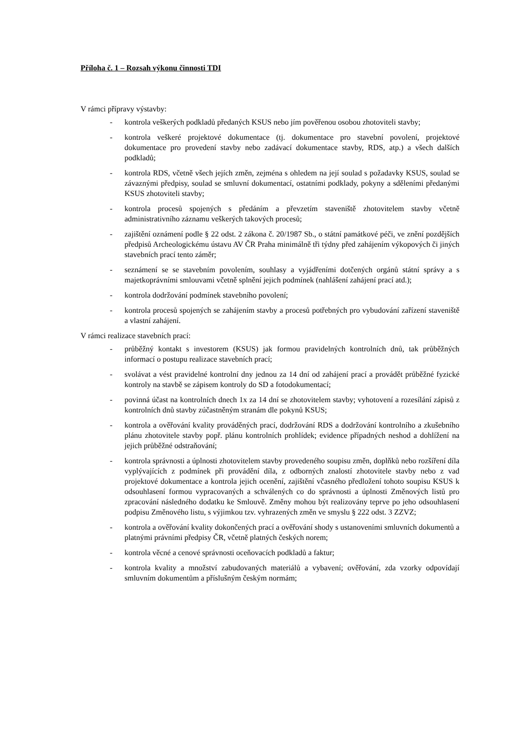Příloha č. 1 – Rozsah výkonu činnosti TDI
V rámci přípravy výstavby:
- kontrola veškerých podkladů předaných KSUS nebo jím pověřenou osobou zhotoviteli stavby;
- kontrola veškeré projektové dokumentace (tj. dokumentace pro stavební povolení, projektové dokumentace pro provedení stavby nebo zadávací dokumentace stavby, RDS, atp.) a všech dalších podkladů;
- kontrola RDS, včetně všech jejích změn, zejména s ohledem na její soulad s požadavky KSUS, soulad se závaznými předpisy, soulad se smluvní dokumentací, ostatními podklady, pokyny a sděleními předanými KSUS zhotoviteli stavby;
- kontrola procesů spojených s předáním a převzetím staveniště zhotovitelem stavby včetně administrativního záznamu veškerých takových procesů;
- zajištění oznámení podle § 22 odst. 2 zákona č. 20/1987 Sb., o státní památkové péči, ve znění pozdějších předpisů Archeologickému ústavu AV ČR Praha minimálně tři týdny před zahájením výkopových či jiných stavebních prací tento záměr;
- seznámení se se stavebním povolením, souhlasy a vyjádřeními dotčených orgánů státní správy a s majetkoprávními smlouvami včetně splnění jejich podmínek (nahlášení zahájení prací atd.);
- kontrola dodržování podmínek stavebního povolení;
- kontrola procesů spojených se zahájením stavby a procesů potřebných pro vybudování zařízení staveniště a vlastní zahájení.
V rámci realizace stavebních prací:
- průběžný kontakt s investorem (KSUS) jak formou pravidelných kontrolních dnů, tak průběžných informací o postupu realizace stavebních prací;
- svolávat a vést pravidelné kontrolní dny jednou za 14 dní od zahájení prací a provádět průběžné fyzické kontroly na stavbě se zápisem kontroly do SD a fotodokumentací;
- povinná účast na kontrolních dnech 1x za 14 dní se zhotovitelem stavby; vyhotovení a rozesílání zápisů z kontrolních dnů stavby zúčastněným stranám dle pokynů KSUS;
- kontrola a ověřování kvality prováděných prací, dodržování RDS a dodržování kontrolního a zkušebního plánu zhotovitele stavby popř. plánu kontrolních prohlídek; evidence případných neshod a dohlížení na jejich průběžné odstraňování;
- kontrola správnosti a úplnosti zhotovitelem stavby provedeného soupisu změn, doplňků nebo rozšíření díla vyplývajících z podmínek při provádění díla, z odborných znalostí zhotovitele stavby nebo z vad projektové dokumentace a kontrola jejich ocenění, zajištění včasného předložení tohoto soupisu KSUS k odsouhlasení formou vypracovaných a schválených co do správnosti a úplnosti Změnových listů pro zpracování následného dodatku ke Smlouvě. Změny mohou být realizovány teprve po jeho odsouhlasení podpisu Změnového listu, s výjimkou tzv. vyhrazených změn ve smyslu § 222 odst. 3 ZZVZ;
- kontrola a ověřování kvality dokončených prací a ověřování shody s ustanoveními smluvních dokumentů a platnými právními předpisy ČR, včetně platných českých norem;
- kontrola věcné a cenové správnosti oceňovacích podkladů a faktur;
- kontrola kvality a množství zabudovaných materiálů a vybavení; ověřování, zda vzorky odpovídají smluvním dokumentům a příslušným českým normám;